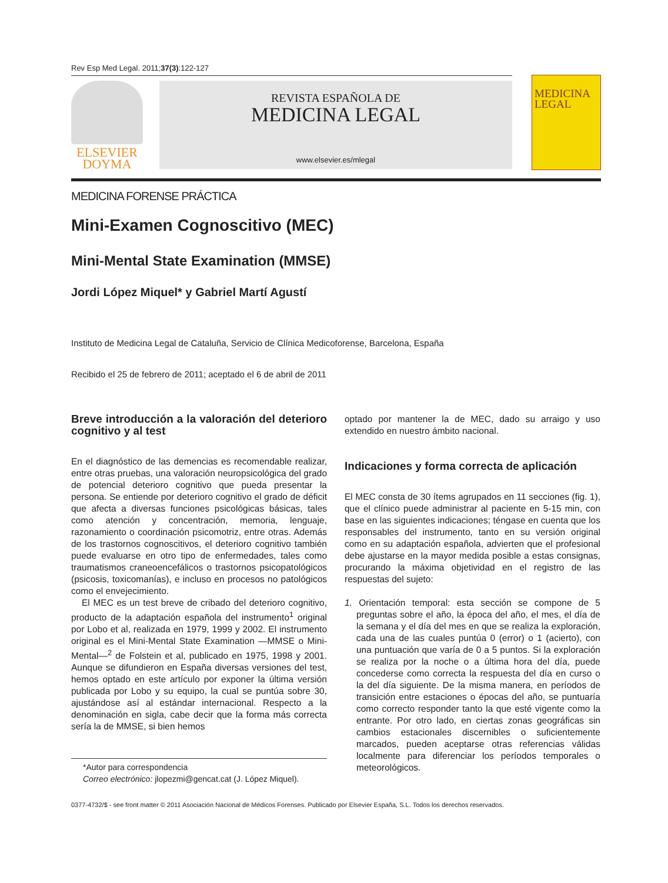Rev Esp Med Legal. 2011;37(3):122-127
ELSEVIER
DOYMA
REVISTA ESPAÑOLA DE
MEDICINA LEGAL
www.elsevier.es/mlegal
MEDICINA LEGAL
MEDICINA FORENSE PRÁCTICA
Mini-Examen Cognoscitivo (MEC)
Mini-Mental State Examination (MMSE)
Jordi López Miquel* y Gabriel Martí Agustí
Instituto de Medicina Legal de Cataluña, Servicio de Clínica Medicoforense, Barcelona, España
Recibido el 25 de febrero de 2011; aceptado el 6 de abril de 2011
Breve introducción a la valoración del deterioro cognitivo y al test
En el diagnóstico de las demencias es recomendable realizar, entre otras pruebas, una valoración neuropsicológica del grado de potencial deterioro cognitivo que pueda presentar la persona. Se entiende por deterioro cognitivo el grado de déficit que afecta a diversas funciones psicológicas básicas, tales como atención y concentración, memoria, lenguaje, razonamiento o coordinación psicomotriz, entre otras. Además de los trastornos cognoscitivos, el deterioro cognitivo también puede evaluarse en otro tipo de enfermedades, tales como traumatismos craneoencefálicos o trastornos psicopatológicos (psicosis, toxicomanías), e incluso en procesos no patológicos como el envejecimiento.
El MEC es un test breve de cribado del deterioro cognitivo, producto de la adaptación española del instrumento<sup>1</sup> original por Lobo et al, realizada en 1979, 1999 y 2002. El instrumento original es el Mini-Mental State Examination —MMSE o Mini-Mental—<sup>2</sup> de Folstein et al, publicado en 1975, 1998 y 2001. Aunque se difundieron en España diversas versiones del test, hemos optado en este artículo por exponer la última versión publicada por Lobo y su equipo, la cual se puntúa sobre 30, ajustándose así al estándar internacional. Respecto a la denominación en sigla, cabe decir que la forma más correcta sería la de MMSE, si bien hemos
*Autor para correspondencia
Correo electrónico: jlopezmi@gencat.cat (J. López Miquel).
optado por mantener la de MEC, dado su arraigo y uso extendido en nuestro ámbito nacional.
Indicaciones y forma correcta de aplicación
El MEC consta de 30 ítems agrupados en 11 secciones (fig. 1), que el clínico puede administrar al paciente en 5-15 min, con base en las siguientes indicaciones; téngase en cuenta que los responsables del instrumento, tanto en su versión original como en su adaptación española, advierten que el profesional debe ajustarse en la mayor medida posible a estas consignas, procurando la máxima objetividad en el registro de las respuestas del sujeto:
1. Orientación temporal: esta sección se compone de 5 preguntas sobre el año, la época del año, el mes, el día de la semana y el día del mes en que se realiza la exploración, cada una de las cuales puntúa 0 (error) o 1 (acierto), con una puntuación que varía de 0 a 5 puntos. Si la exploración se realiza por la noche o a última hora del día, puede concederse como correcta la respuesta del día en curso o la del día siguiente. De la misma manera, en períodos de transición entre estaciones o épocas del año, se puntuaría como correcto responder tanto la que esté vigente como la entrante. Por otro lado, en ciertas zonas geográficas sin cambios estacionales discernibles o suficientemente marcados, pueden aceptarse otras referencias válidas localmente para diferenciar los períodos temporales o meteorológicos.
0377-4732/$ - see front matter © 2011 Asociación Nacional de Médicos Forenses. Publicado por Elsevier España, S.L. Todos los derechos reservados.